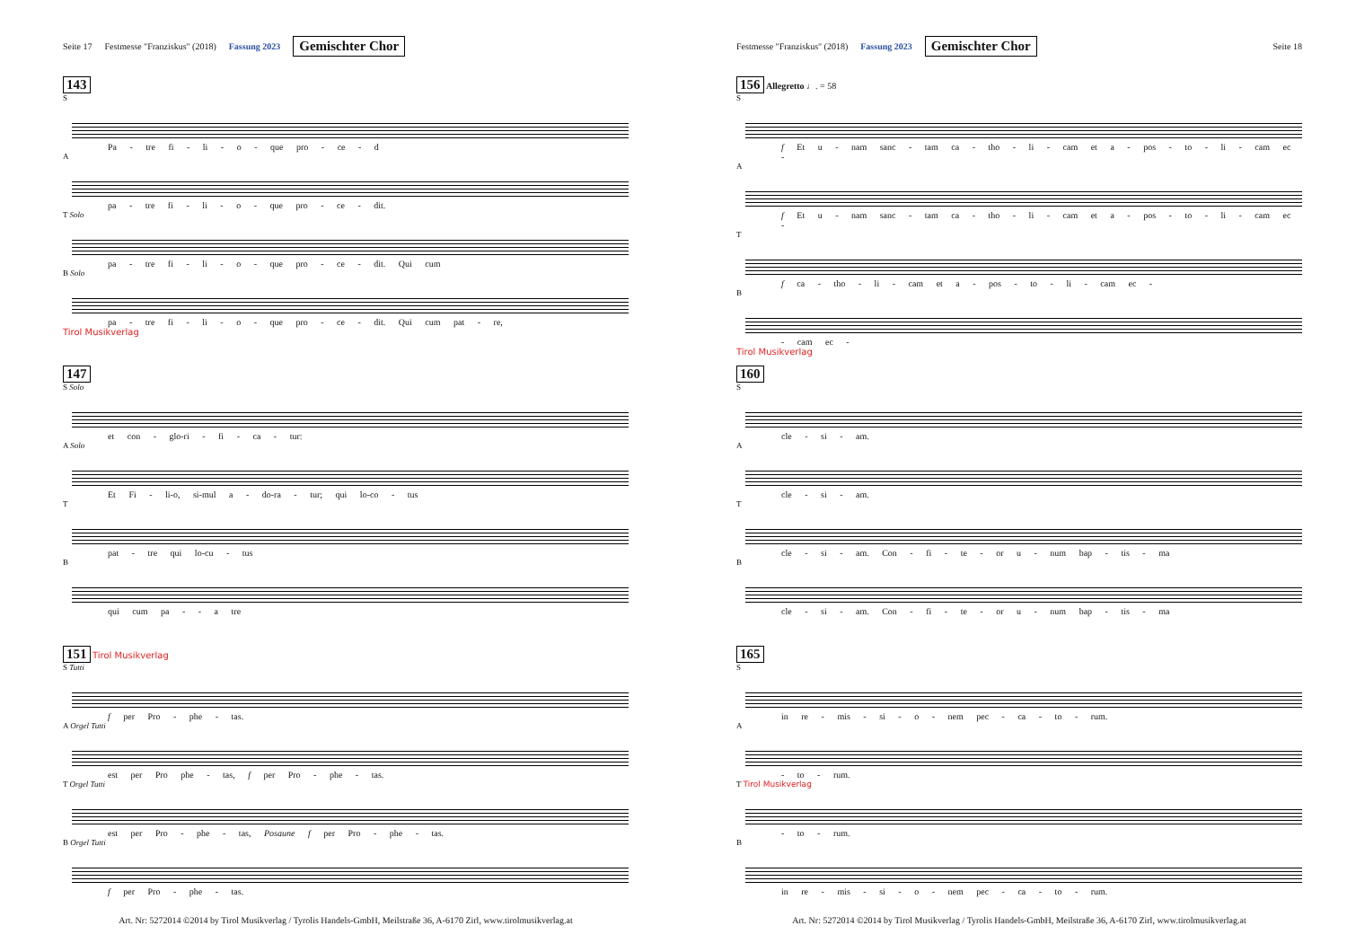Seite 17 Festmesse "Franziskus" (2018) Fassung 2023 Gemischter Chor
143
S
Pa - tre fi - li - o - que pro - ce - d
A
pa - tre fi - li - o - que pro - ce - dit.
T Solo
pa - tre fi - li - o - que pro - ce - dit. Qui cum
B Solo
pa - tre fi - li - o - que pro - ce - dit. Qui cum pat - re,
Tirol Musikverlag
147
S Solo
et con - glo-ri - fi - ca - tur:
A Solo
Et Fi - li-o, si-mul a - do-ra - tur; qui lo-co - tus
T
pat - tre qui lo-cu - tus
B
qui cum pa - - a tre
151 Tirol Musikverlag
S Tutti
f per Pro - phe - tas.
A Orgel Tutti
est per Pro phe - tas, f per Pro - phe - tas.
T Orgel Tutti
est per Pro - phe - tas, Posaune f per Pro - phe - tas.
B Orgel Tutti
f per Pro - phe - tas.
Art. Nr: 5272014 ©2014 by Tirol Musikverlag / Tyrolis Handels-GmbH, Meilstraße 36, A-6170 Zirl, www.tirolmusikverlag.at
Festmesse "Franziskus" (2018) Fassung 2023 Gemischter Chor Seite 18
156 Allegretto ♩. = 58
S
f Et u - nam sanc - tam ca - tho - li - cam et a - pos - to - li - cam ec -
A
f Et u - nam sanc - tam ca - tho - li - cam et a - pos - to - li - cam ec -
T
f ca - tho - li - cam et a - pos - to - li - cam ec -
B
- cam ec -
Tirol Musikverlag
160
S
cle - si - am.
A
cle - si - am.
T
cle - si - am. Con - fi - te - or u - num bap - tis - ma
B
cle - si - am. Con - fi - te - or u - num bap - tis - ma
165
S
in re - mis - si - o - nem pec - ca - to - rum.
A
- to - rum.
T Tirol Musikverlag
- to - rum.
B
in re - mis - si - o - nem pec - ca - to - rum.
Art. Nr: 5272014 ©2014 by Tirol Musikverlag / Tyrolis Handels-GmbH, Meilstraße 36, A-6170 Zirl, www.tirolmusikverlag.at